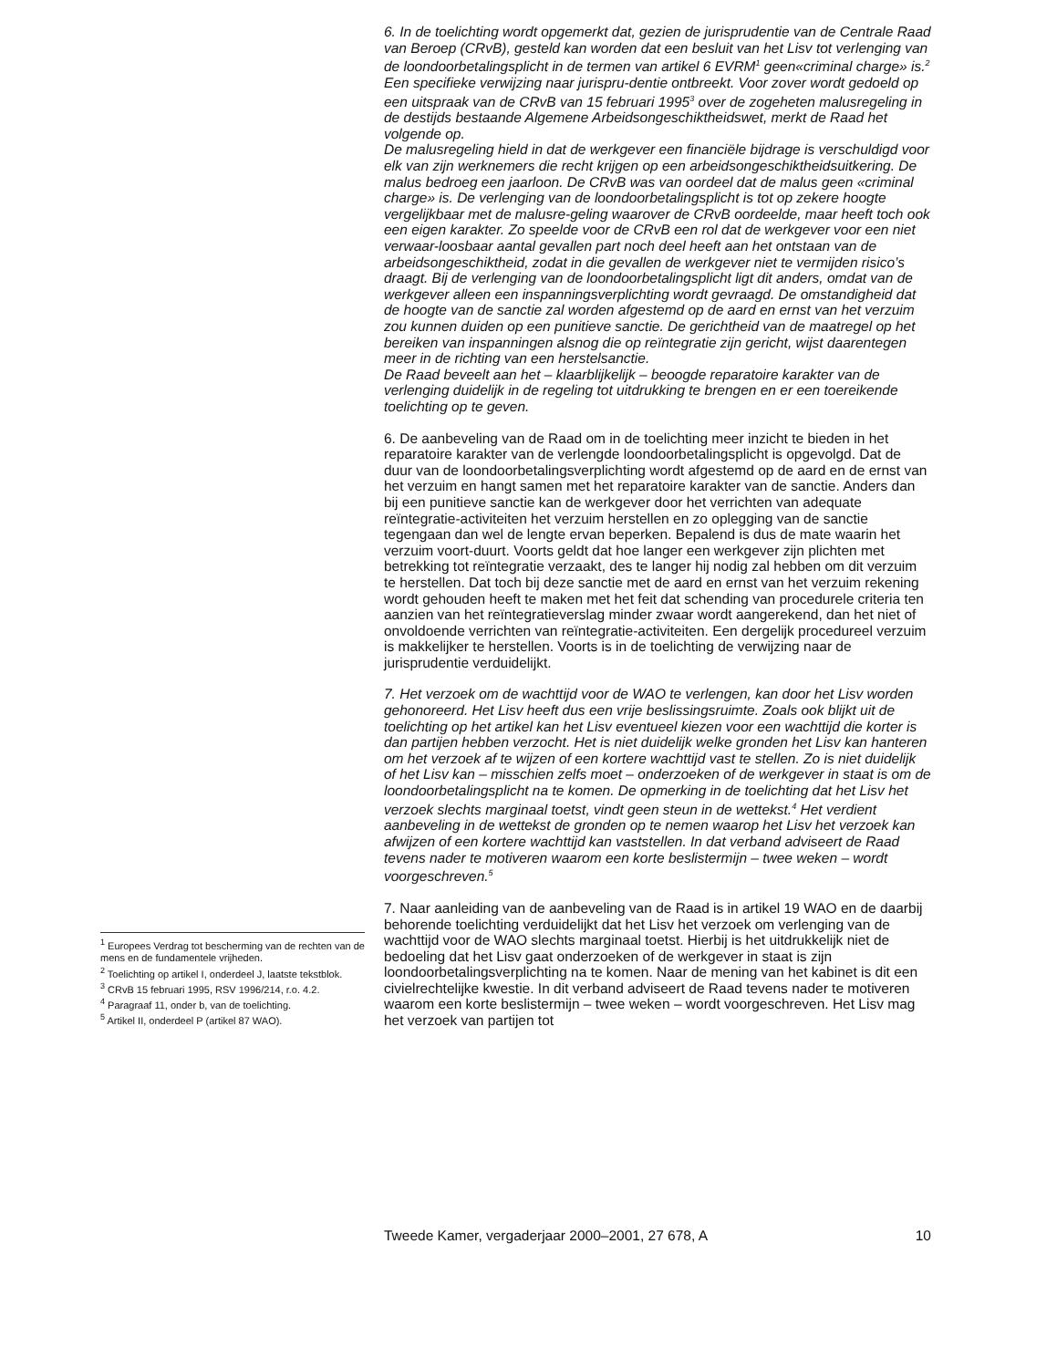6. In de toelichting wordt opgemerkt dat, gezien de jurisprudentie van de Centrale Raad van Beroep (CRvB), gesteld kan worden dat een besluit van het Lisv tot verlenging van de loondoorbetalingsplicht in de termen van artikel 6 EVRM<sup>1</sup> geen«criminal charge» is.<sup>2</sup> Een specifieke verwijzing naar jurispru-dentie ontbreekt. Voor zover wordt gedoeld op een uitspraak van de CRvB van 15 februari 1995<sup>3</sup> over de zogeheten malusregeling in de destijds bestaande Algemene Arbeidsongeschiktheidswet, merkt de Raad het volgende op.
De malusregeling hield in dat de werkgever een financiële bijdrage is verschuldigd voor elk van zijn werknemers die recht krijgen op een arbeidsongeschiktheidsuitkering. De malus bedroeg een jaarloon. De CRvB was van oordeel dat de malus geen «criminal charge» is. De verlenging van de loondoorbetalingsplicht is tot op zekere hoogte vergelijkbaar met de malusre-geling waarover de CRvB oordeelde, maar heeft toch ook een eigen karakter. Zo speelde voor de CRvB een rol dat de werkgever voor een niet verwaar-loosbaar aantal gevallen part noch deel heeft aan het ontstaan van de arbeidsongeschiktheid, zodat in die gevallen de werkgever niet te vermijden risico’s draagt. Bij de verlenging van de loondoorbetalingsplicht ligt dit anders, omdat van de werkgever alleen een inspanningsverplichting wordt gevraagd. De omstandigheid dat de hoogte van de sanctie zal worden afgestemd op de aard en ernst van het verzuim zou kunnen duiden op een punitieve sanctie. De gerichtheid van de maatregel op het bereiken van inspanningen alsnog die op reïntegratie zijn gericht, wijst daarentegen meer in de richting van een herstelsanctie.
De Raad beveelt aan het – klaarblijkelijk – beoogde reparatoire karakter van de verlenging duidelijk in de regeling tot uitdrukking te brengen en er een toereikende toelichting op te geven.
6. De aanbeveling van de Raad om in de toelichting meer inzicht te bieden in het reparatoire karakter van de verlengde loondoorbetalingsplicht is opgevolgd. Dat de duur van de loondoorbetalingsverplichting wordt afgestemd op de aard en de ernst van het verzuim en hangt samen met het reparatoire karakter van de sanctie. Anders dan bij een punitieve sanctie kan de werkgever door het verrichten van adequate reïntegratie-activiteiten het verzuim herstellen en zo oplegging van de sanctie tegengaan dan wel de lengte ervan beperken. Bepalend is dus de mate waarin het verzuim voort-duurt. Voorts geldt dat hoe langer een werkgever zijn plichten met betrekking tot reïntegratie verzaakt, des te langer hij nodig zal hebben om dit verzuim te herstellen. Dat toch bij deze sanctie met de aard en ernst van het verzuim rekening wordt gehouden heeft te maken met het feit dat schending van procedurele criteria ten aanzien van het reïntegratieverslag minder zwaar wordt aangerekend, dan het niet of onvoldoende verrichten van reïntegratie-activiteiten. Een dergelijk procedureel verzuim is makkelijker te herstellen. Voorts is in de toelichting de verwijzing naar de jurisprudentie verduidelijkt.
7. Het verzoek om de wachttijd voor de WAO te verlengen, kan door het Lisv worden gehonoreerd. Het Lisv heeft dus een vrije beslissingsruimte. Zoals ook blijkt uit de toelichting op het artikel kan het Lisv eventueel kiezen voor een wachttijd die korter is dan partijen hebben verzocht. Het is niet duidelijk welke gronden het Lisv kan hanteren om het verzoek af te wijzen of een kortere wachttijd vast te stellen. Zo is niet duidelijk of het Lisv kan – misschien zelfs moet – onderzoeken of de werkgever in staat is om de loondoorbetalingsplicht na te komen. De opmerking in de toelichting dat het Lisv het verzoek slechts marginaal toetst, vindt geen steun in de wettekst.<sup>4</sup> Het verdient aanbeveling in de wettekst de gronden op te nemen waarop het Lisv het verzoek kan afwijzen of een kortere wachttijd kan vaststellen. In dat verband adviseert de Raad tevens nader te motiveren waarom een korte beslistermijn – twee weken – wordt voorgeschreven.<sup>5</sup>
7. Naar aanleiding van de aanbeveling van de Raad is in artikel 19 WAO en de daarbij behorende toelichting verduidelijkt dat het Lisv het verzoek om verlenging van de wachttijd voor de WAO slechts marginaal toetst. Hierbij is het uitdrukkelijk niet de bedoeling dat het Lisv gaat onderzoeken of de werkgever in staat is zijn loondoorbetalingsverplichting na te komen. Naar de mening van het kabinet is dit een civielrechtelijke kwestie. In dit verband adviseert de Raad tevens nader te motiveren waarom een korte beslistermijn – twee weken – wordt voorgeschreven. Het Lisv mag het verzoek van partijen tot
<sup>1</sup> Europees Verdrag tot bescherming van de rechten van de mens en de fundamentele vrijheden.
<sup>2</sup> Toelichting op artikel I, onderdeel J, laatste tekstblok.
<sup>3</sup> CRvB 15 februari 1995, RSV 1996/214, r.o. 4.2.
<sup>4</sup> Paragraaf 11, onder b, van de toelichting.
<sup>5</sup> Artikel II, onderdeel P (artikel 87 WAO).
Tweede Kamer, vergaderjaar 2000–2001, 27 678, A 10